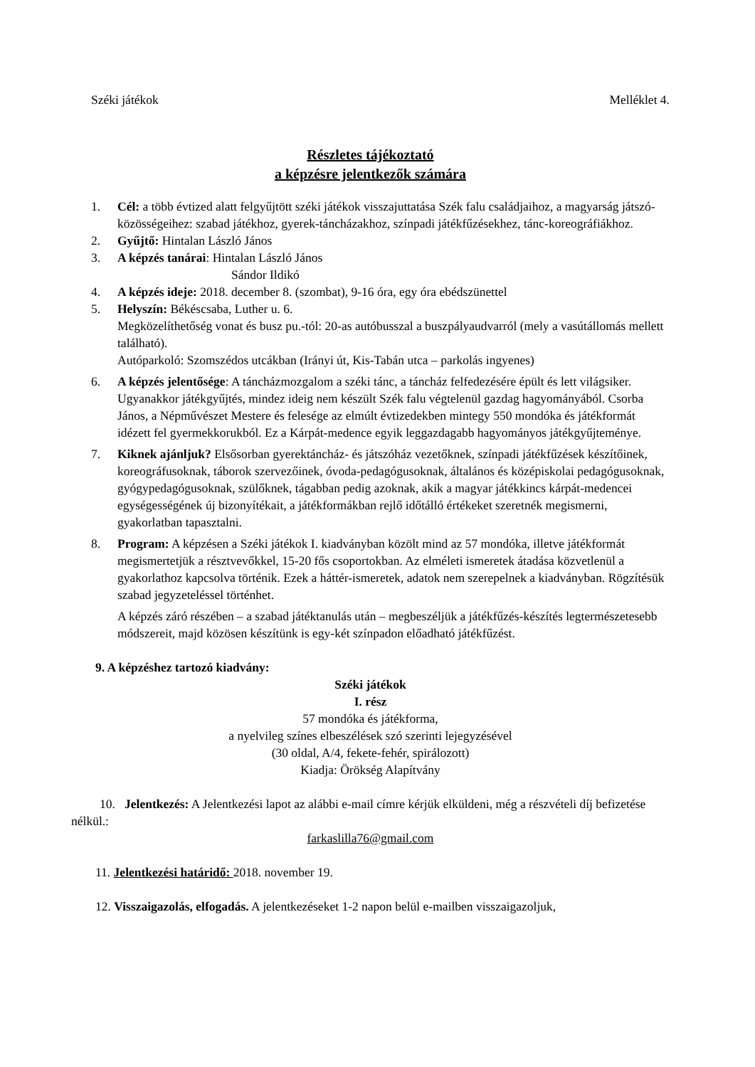Széki játékok Melléklet 4.
Részletes tájékoztató
a képzésre jelentkezők számára
1. Cél: a több évtized alatt felgyűjtött széki játékok visszajuttatása Szék falu családjaihoz, a magyarság játszó-közösségeihez: szabad játékhoz, gyerek-táncházakhoz, színpadi játékfűzésekhez, tánc-koreográfiákhoz.
2. Gyűjtő: Hintalan László János
3. A képzés tanárai: Hintalan László János
Sándor Ildikó
4. A képzés ideje: 2018. december 8. (szombat), 9-16 óra, egy óra ebédszünettel
5. Helyszín: Békéscsaba, Luther u. 6.
Megközelíthetőség vonat és busz pu.-tól: 20-as autóbusszal a buszpályaudvarról (mely a vasútállomás mellett található).
Autóparkoló: Szomszédos utcákban (Irányi út, Kis-Tabán utca – parkolás ingyenes)
6. A képzés jelentősége: A táncházmozgalom a széki tánc, a táncház felfedezésére épült és lett világsiker. Ugyanakkor játékgyűjtés, mindez ideig nem készült Szék falu végtelenül gazdag hagyományából. Csorba János, a Népművészet Mestere és felesége az elmúlt évtizedekben mintegy 550 mondóka és játékformát idézett fel gyermekkorukból. Ez a Kárpát-medence egyik leggazdagabb hagyományos játékgyűjteménye.
7. Kiknek ajánljuk? Elsősorban gyerektáncház- és játszóház vezetőknek, színpadi játékfűzések készítőinek, koreográfusoknak, táborok szervezőinek, óvoda-pedagógusoknak, általános és középiskolai pedagógusoknak, gyógypedagógusoknak, szülőknek, tágabban pedig azoknak, akik a magyar játékkincs kárpát-medencei egységességének új bizonyítékait, a játékformákban rejlő időtálló értékeket szeretnék megismerni, gyakorlatban tapasztalni.
8. Program: A képzésen a Széki játékok I. kiadványban közölt mind az 57 mondóka, illetve játékformát megismertetjük a résztvevőkkel, 15-20 fős csoportokban. Az elméleti ismeretek átadása közvetlenül a gyakorlathoz kapcsolva történik. Ezek a háttér-ismeretek, adatok nem szerepelnek a kiadványban. Rögzítésük szabad jegyzeteléssel történhet.
A képzés záró részében – a szabad játéktanulás után – megbeszéljük a játékfűzés-készítés legtermészetesebb módszereit, majd közösen készítünk is egy-két színpadon előadható játékfűzést.
9. A képzéshez tartozó kiadvány:
Széki játékok
I. rész
57 mondóka és játékforma,
a nyelvileg színes elbeszélések szó szerinti lejegyzésével
(30 oldal, A/4, fekete-fehér, spirálozott)
Kiadja: Örökség Alapítvány
10. Jelentkezés: A Jelentkezési lapot az alábbi e-mail címre kérjük elküldeni, még a részvételi díj befizetése nélkül.:
farkaslilla76@gmail.com
11. Jelentkezési határidő: 2018. november 19.
12. Visszaigazolás, elfogadás. A jelentkezéseket 1-2 napon belül e-mailben visszaigazoljuk,